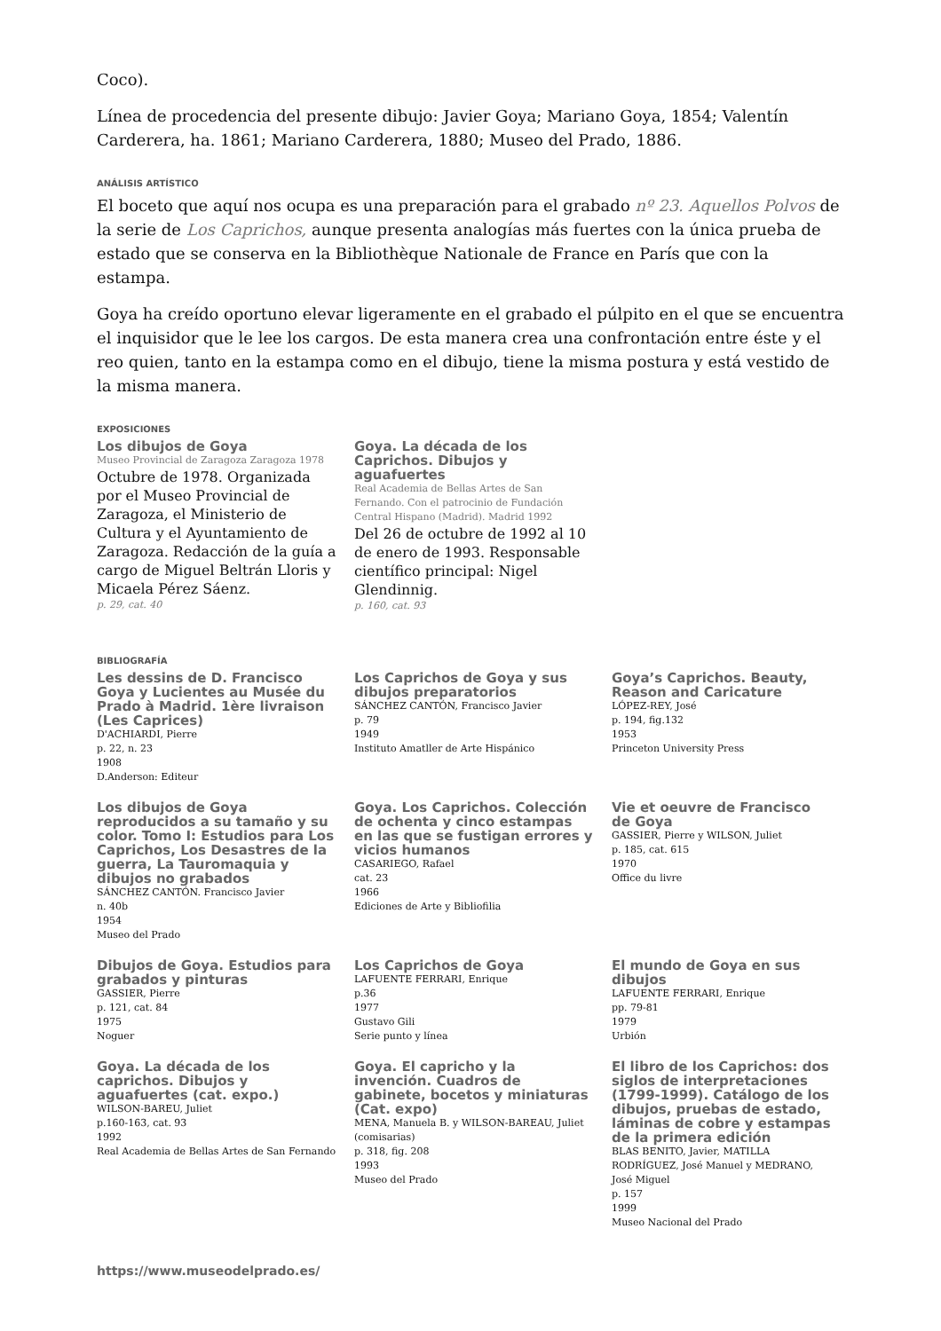Coco).
Línea de procedencia del presente dibujo: Javier Goya; Mariano Goya, 1854; Valentín Carderera, ha. 1861; Mariano Carderera, 1880; Museo del Prado, 1886.
ANÁLISIS ARTÍSTICO
El boceto que aquí nos ocupa es una preparación para el grabado nº 23. Aquellos Polvos de la serie de Los Caprichos, aunque presenta analogías más fuertes con la única prueba de estado que se conserva en la Bibliothèque Nationale de France en París que con la estampa.
Goya ha creído oportuno elevar ligeramente en el grabado el púlpito en el que se encuentra el inquisidor que le lee los cargos. De esta manera crea una confrontación entre éste y el reo quien, tanto en la estampa como en el dibujo, tiene la misma postura y está vestido de la misma manera.
EXPOSICIONES
Los dibujos de Goya
Museo Provincial de Zaragoza Zaragoza 1978
Octubre de 1978. Organizada por el Museo Provincial de Zaragoza, el Ministerio de Cultura y el Ayuntamiento de Zaragoza. Redacción de la guía a cargo de Miguel Beltrán Lloris y Micaela Pérez Sáenz.
p. 29, cat. 40
Goya. La década de los Caprichos. Dibujos y aguafuertes
Real Academia de Bellas Artes de San Fernando. Con el patrocinio de Fundación Central Hispano (Madrid). Madrid 1992
Del 26 de octubre de 1992 al 10 de enero de 1993. Responsable científico principal: Nigel Glendinnig.
p. 160, cat. 93
BIBLIOGRAFÍA
Les dessins de D. Francisco Goya y Lucientes au Musée du Prado à Madrid. 1ère livraison (Les Caprices)
D'ACHIARDI, Pierre
p. 22, n. 23
1908
D.Anderson: Editeur
Los Caprichos de Goya y sus dibujos preparatorios
SÁNCHEZ CANTÓN, Francisco Javier
p. 79
1949
Instituto Amatller de Arte Hispánico
Goya’s Caprichos. Beauty, Reason and Caricature
LÓPEZ-REY, José
p. 194, fig.132
1953
Princeton University Press
Los dibujos de Goya reproducidos a su tamaño y su color. Tomo I: Estudios para Los Caprichos, Los Desastres de la guerra, La Tauromaquia y dibujos no grabados
SÁNCHEZ CANTÓN. Francisco Javier
n. 40b
1954
Museo del Prado
Goya. Los Caprichos. Colección de ochenta y cinco estampas en las que se fustigan errores y vicios humanos
CASARIEGO, Rafael
cat. 23
1966
Ediciones de Arte y Bibliofilia
Vie et oeuvre de Francisco de Goya
GASSIER, Pierre y WILSON, Juliet
p. 185, cat. 615
1970
Office du livre
Dibujos de Goya. Estudios para grabados y pinturas
GASSIER, Pierre
p. 121, cat. 84
1975
Noguer
Los Caprichos de Goya
LAFUENTE FERRARI, Enrique
p.36
1977
Gustavo Gili
Serie punto y línea
El mundo de Goya en sus dibujos
LAFUENTE FERRARI, Enrique
pp. 79-81
1979
Urbión
Goya. La década de los caprichos. Dibujos y aguafuertes (cat. expo.)
WILSON-BAREU, Juliet
p.160-163, cat. 93
1992
Real Academia de Bellas Artes de San Fernando
Goya. El capricho y la invención. Cuadros de gabinete, bocetos y miniaturas (Cat. expo)
MENA, Manuela B. y WILSON-BAREAU, Juliet (comisarias)
p. 318, fig. 208
1993
Museo del Prado
El libro de los Caprichos: dos siglos de interpretaciones (1799-1999). Catálogo de los dibujos, pruebas de estado, láminas de cobre y estampas de la primera edición
BLAS BENITO, Javier, MATILLA RODRÍGUEZ, José Manuel y MEDRANO, José Miguel
p. 157
1999
Museo Nacional del Prado
https://www.museodelprado.es/